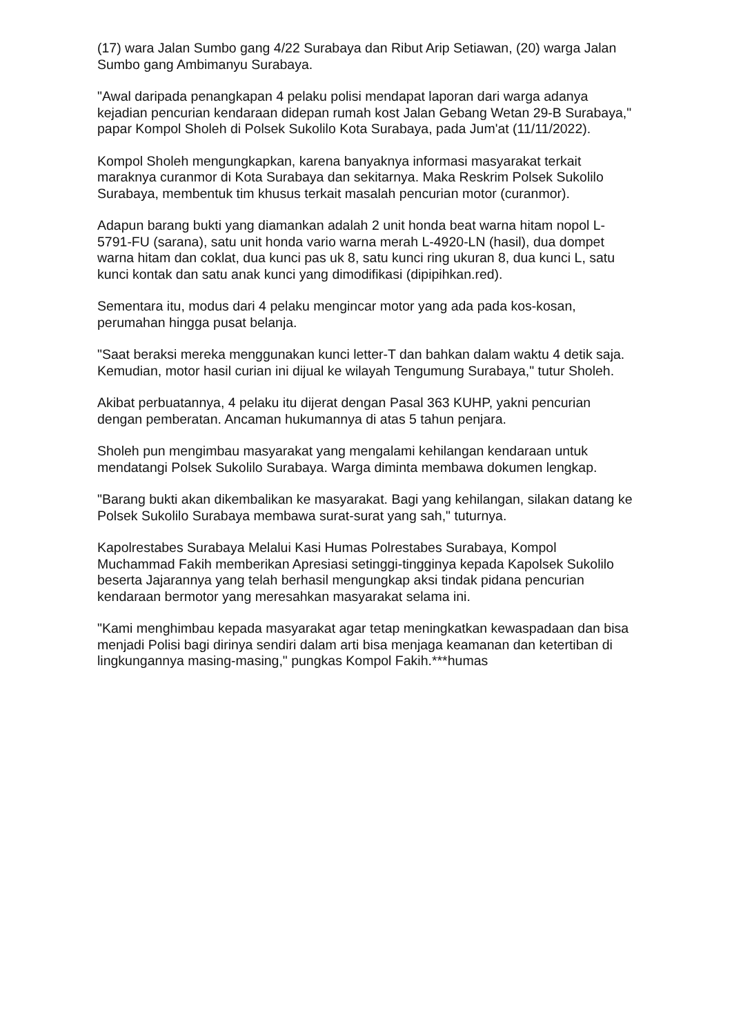(17) wara Jalan Sumbo gang 4/22 Surabaya dan Ribut Arip Setiawan, (20) warga Jalan Sumbo gang Ambimanyu Surabaya.
"Awal daripada penangkapan 4 pelaku polisi mendapat laporan dari warga adanya kejadian pencurian kendaraan didepan rumah kost Jalan Gebang Wetan 29-B Surabaya," papar Kompol Sholeh di Polsek Sukolilo Kota Surabaya, pada Jum'at (11/11/2022).
Kompol Sholeh mengungkapkan, karena banyaknya informasi masyarakat terkait maraknya curanmor di Kota Surabaya dan sekitarnya. Maka Reskrim Polsek Sukolilo Surabaya, membentuk tim khusus terkait masalah pencurian motor (curanmor).
Adapun barang bukti yang diamankan adalah 2 unit honda beat warna hitam nopol L-5791-FU (sarana), satu unit honda vario warna merah L-4920-LN (hasil), dua dompet warna hitam dan coklat, dua kunci pas uk 8, satu kunci ring ukuran 8, dua kunci L, satu kunci kontak dan satu anak kunci yang dimodifikasi (dipipihkan.red).
Sementara itu, modus dari 4 pelaku mengincar motor yang ada pada kos-kosan, perumahan hingga pusat belanja.
"Saat beraksi mereka menggunakan kunci letter-T dan bahkan dalam waktu 4 detik saja. Kemudian, motor hasil curian ini dijual ke wilayah Tengumung Surabaya," tutur Sholeh.
Akibat perbuatannya, 4 pelaku itu dijerat dengan Pasal 363 KUHP, yakni pencurian dengan pemberatan. Ancaman hukumannya di atas 5 tahun penjara.
Sholeh pun mengimbau masyarakat yang mengalami kehilangan kendaraan untuk mendatangi Polsek Sukolilo Surabaya. Warga diminta membawa dokumen lengkap.
"Barang bukti akan dikembalikan ke masyarakat. Bagi yang kehilangan, silakan datang ke Polsek Sukolilo Surabaya membawa surat-surat yang sah," tuturnya.
Kapolrestabes Surabaya Melalui Kasi Humas Polrestabes Surabaya, Kompol Muchammad Fakih memberikan Apresiasi setinggi-tingginya kepada Kapolsek Sukolilo beserta Jajarannya yang telah berhasil mengungkap aksi tindak pidana pencurian kendaraan bermotor yang meresahkan masyarakat selama ini.
"Kami menghimbau kepada masyarakat agar tetap meningkatkan kewaspadaan dan bisa menjadi Polisi bagi dirinya sendiri dalam arti bisa menjaga keamanan dan ketertiban di lingkungannya masing-masing," pungkas Kompol Fakih.***humas